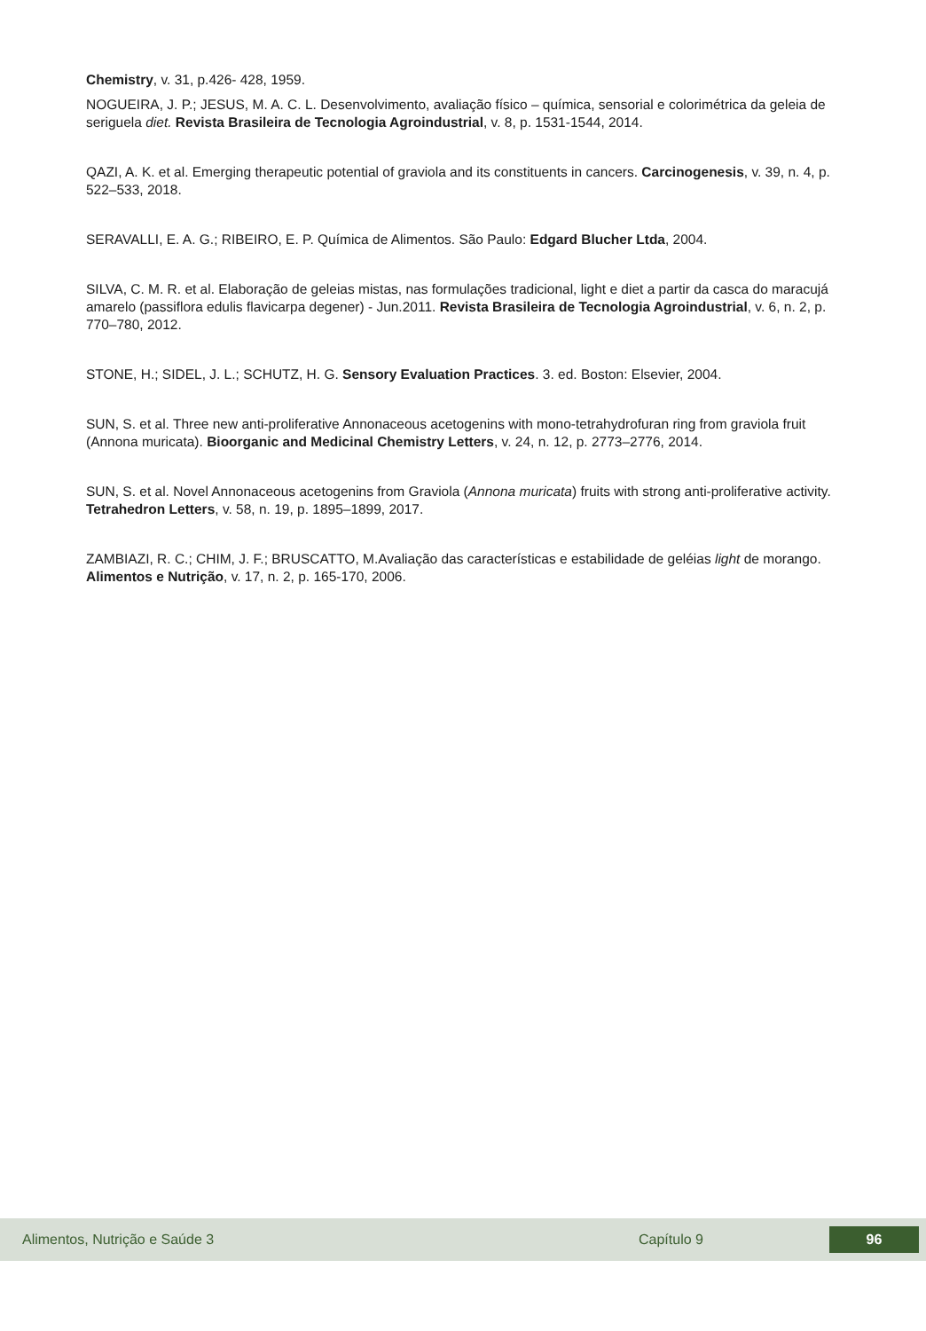Chemistry, v. 31, p.426- 428, 1959.
NOGUEIRA, J. P.; JESUS, M. A. C. L. Desenvolvimento, avaliação físico – química, sensorial e colorimétrica da geleia de seriguela diet. Revista Brasileira de Tecnologia Agroindustrial, v. 8, p. 1531-1544, 2014.
QAZI, A. K. et al. Emerging therapeutic potential of graviola and its constituents in cancers. Carcinogenesis, v. 39, n. 4, p. 522–533, 2018.
SERAVALLI, E. A. G.; RIBEIRO, E. P. Química de Alimentos. São Paulo: Edgard Blucher Ltda, 2004.
SILVA, C. M. R. et al. Elaboração de geleias mistas, nas formulações tradicional, light e diet a partir da casca do maracujá amarelo (passiflora edulis flavicarpa degener) - Jun.2011. Revista Brasileira de Tecnologia Agroindustrial, v. 6, n. 2, p. 770–780, 2012.
STONE, H.; SIDEL, J. L.; SCHUTZ, H. G. Sensory Evaluation Practices. 3. ed. Boston: Elsevier, 2004.
SUN, S. et al. Three new anti-proliferative Annonaceous acetogenins with mono-tetrahydrofuran ring from graviola fruit (Annona muricata). Bioorganic and Medicinal Chemistry Letters, v. 24, n. 12, p. 2773–2776, 2014.
SUN, S. et al. Novel Annonaceous acetogenins from Graviola (Annona muricata) fruits with strong anti-proliferative activity. Tetrahedron Letters, v. 58, n. 19, p. 1895–1899, 2017.
ZAMBIAZI, R. C.; CHIM, J. F.; BRUSCATTO, M.Avaliação das características e estabilidade de geléias light de morango. Alimentos e Nutrição, v. 17, n. 2, p. 165-170, 2006.
Alimentos, Nutrição e Saúde 3 Capítulo 9 96